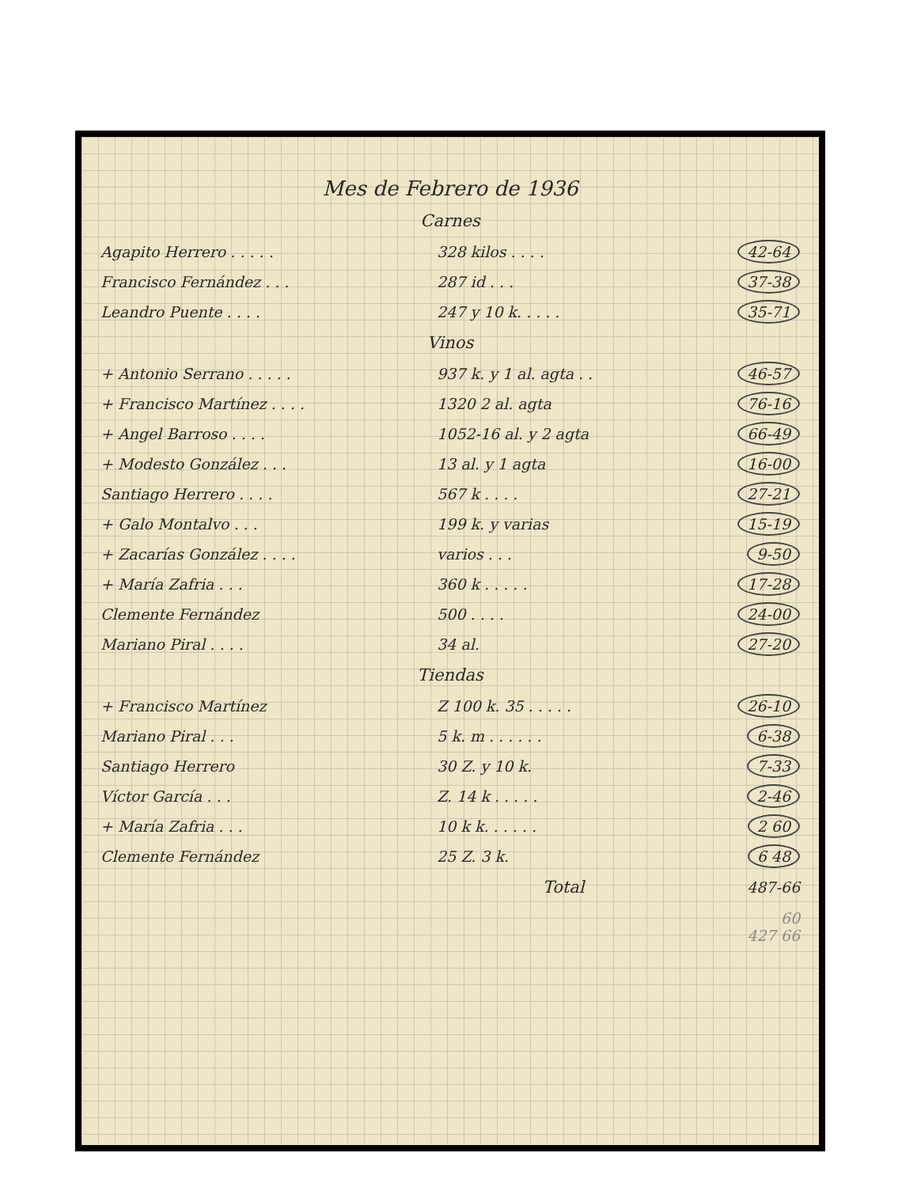Mes de Febrero de 1936
| Carnes | | |
| Agapito Herrero . . . . . | 328 kilos . . . . | 42-64 |
| Francisco Fernández . . . | 287 id . . . | 37-38 |
| Leandro Puente . . . . | 247 y 10 k. . . . . | 35-71 |
| Vinos | | |
| + Antonio Serrano . . . . . | 937 k. y 1 al. agta . . | 46-57 |
| + Francisco Martínez . . . . | 1320 2 al. agta | 76-16 |
| + Angel Barroso . . . . | 1052-16 al. y 2 agta | 66-49 |
| + Modesto González . . . | 13 al. y 1 agta | 16-00 |
| Santiago Herrero . . . . | 567 k . . . . | 27-21 |
| + Galo Montalvo . . . | 199 k. y varias | 15-19 |
| + Zacarías González . . . . | varios . . . | 9-50 |
| + María Zafria . . . | 360 k . . . . . | 17-28 |
| Clemente Fernández | 500 . . . . | 24-00 |
| Mariano Piral . . . . | 34 al. | 27-20 |
| Tiendas | | |
| + Francisco Martínez | Z 100 k. 35 . . . . . | 26-10 |
| Mariano Piral . . . | 5 k. m . . . . . . | 6-38 |
| Santiago Herrero | 30 Z. y 10 k. | 7-33 |
| Víctor García . . . | Z. 14 k . . . . . | 2-46 |
| + María Zafria . . . | 10 k k. . . . . . | 2 60 |
| Clemente Fernández | 25 Z. 3 k. | 6 48 |
| | Total | 487-66 |
| | | 60 427 66 |